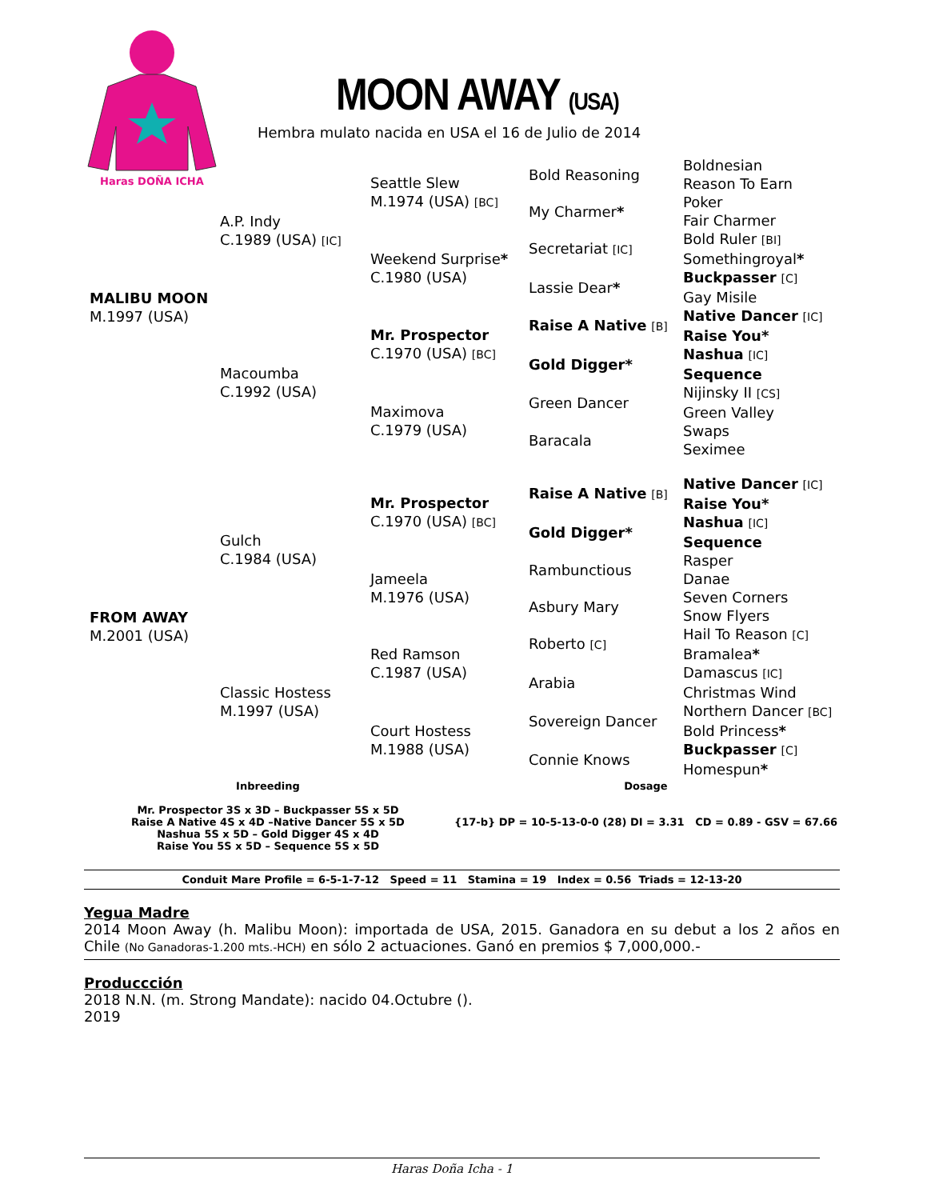Haras DOÑA ICHA
MOON AWAY (USA)
Hembra mulato nacida en USA el 16 de Julio de 2014
| MALIBU MOON M.1997 (USA) | A.P. Indy C.1989 (USA) [IC] | Seattle Slew M.1974 (USA) [BC] | Bold Reasoning | Boldnesian |
| | | | | Reason To Earn |
| | | | My Charmer * | Poker |
| | | | | Fair Charmer |
| | | Weekend Surprise * C.1980 (USA) | Secretariat [IC] | Bold Ruler [BI] |
| | | | | Somethingroyal * |
| | | | Lassie Dear * | Buckpasser [C] |
| | | | | Gay Misile |
| | Macoumba C.1992 (USA) | Mr. Prospector C.1970 (USA) [BC] | Raise A Native [B] | Native Dancer [IC] |
| | | | | Raise You* |
| | | | Gold Digger* | Nashua [IC] |
| | | | | Sequence |
| | | Maximova C.1979 (USA) | Green Dancer | Nijinsky II [CS] |
| | | | | Green Valley |
| | | | Baracala | Swaps |
| | | | | Seximee |
| FROM AWAY M.2001 (USA) | Gulch C.1984 (USA) | Mr. Prospector C.1970 (USA) [BC] | Raise A Native [B] | Native Dancer [IC] |
| | | | | Raise You* |
| | | | Gold Digger* | Nashua [IC] |
| | | | | Sequence |
| | | Jameela M.1976 (USA) | Rambunctious | Rasper |
| | | | | Danae |
| | | | Asbury Mary | Seven Corners |
| | | | | Snow Flyers |
| | Classic Hostess M.1997 (USA) | Red Ramson C.1987 (USA) | Roberto [C] | Hail To Reason [C] |
| | | | | Bramalea * |
| | | | Arabia | Damascus [IC] |
| | | | | Christmas Wind |
| | | Court Hostess M.1988 (USA) | Sovereign Dancer | Northern Dancer [BC] |
| | | | | Bold Princess * |
| | | | Connie Knows | Buckpasser [C] |
| | | | | Homespun * |
Inbreeding
Mr. Prospector 3S x 3D – Buckpasser 5S x 5D
Raise A Native 4S x 4D –Native Dancer 5S x 5D
Nashua 5S x 5D – Gold Digger 4S x 4D
Raise You 5S x 5D – Sequence 5S x 5D
Dosage
{17-b} DP = 10-5-13-0-0 (28) DI = 3.31 CD = 0.89 - GSV = 67.66
Conduit Mare Profile = 6-5-1-7-12 Speed = 11 Stamina = 19 Index = 0.56 Triads = 12-13-20
Yegua Madre
2014 Moon Away (h. Malibu Moon): importada de USA, 2015. Ganadora en su debut a los 2 años en Chile (No Ganadoras-1.200 mts.-HCH) en sólo 2 actuaciones. Ganó en premios $ 7,000,000.-
Produccción
2018 N.N. (m. Strong Mandate): nacido 04.Octubre ().
2019
Haras Doña Icha - 1